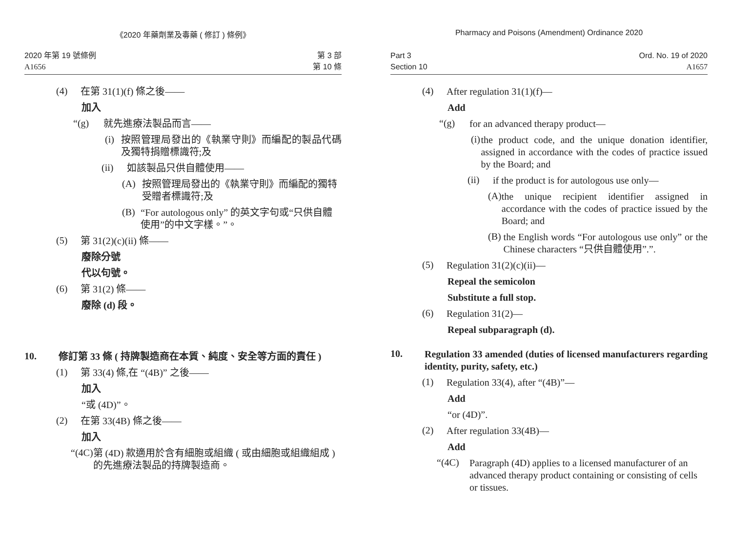《2020 年藥劑業及毒藥 ( 修訂 ) 條例》
2020 年第 19 號條例
A1656
第 3 部
第 10 條
(4)
在第 31(1)(f) 條之後——
加入
“(g)
就先進療法製品而言——
(i)
按照管理局發出的《執業守則》而編配的製品代碼及獨特捐贈標識符;及
(ii)
如該製品只供自體使用——
(A)
按照管理局發出的《執業守則》而編配的獨特受贈者標識符;及
(B)
“For autologous only” 的英文字句或“只供自體使用”的中文字樣。”。
(5)
第 31(2)(c)(ii) 條——
廢除分號
代以句號。
(6)
第 31(2) 條——
廢除 (d) 段。
10.
修訂第 33 條 ( 持牌製造商在本質、純度、安全等方面的責任 )
(1)
第 33(4) 條,在 “(4B)” 之後——
加入
“或 (4D)”。
(2)
在第 33(4B) 條之後——
加入
“(4C)
第 (4D) 款適用於含有細胞或組織 ( 或由細胞或組織組成 ) 的先進療法製品的持牌製造商。
Pharmacy and Poisons (Amendment) Ordinance 2020
Part 3
Section 10
Ord. No. 19 of 2020
A1657
(4)
After regulation 31(1)(f)—
Add
“(g)
for an advanced therapy product—
(i)
the product code, and the unique donation identifier, assigned in accordance with the codes of practice issued by the Board; and
(ii)
if the product is for autologous use only—
(A)
the unique recipient identifier assigned in accordance with the codes of practice issued by the Board; and
(B)
the English words “For autologous use only” or the Chinese characters “只供自體使用”.”.
(5)
Regulation 31(2)(c)(ii)—
Repeal the semicolon
Substitute a full stop.
(6)
Regulation 31(2)—
Repeal subparagraph (d).
10.
Regulation 33 amended (duties of licensed manufacturers regarding identity, purity, safety, etc.)
(1)
Regulation 33(4), after “(4B)”—
Add
“or (4D)”.
(2)
After regulation 33(4B)—
Add
“(4C)
Paragraph (4D) applies to a licensed manufacturer of an advanced therapy product containing or consisting of cells or tissues.